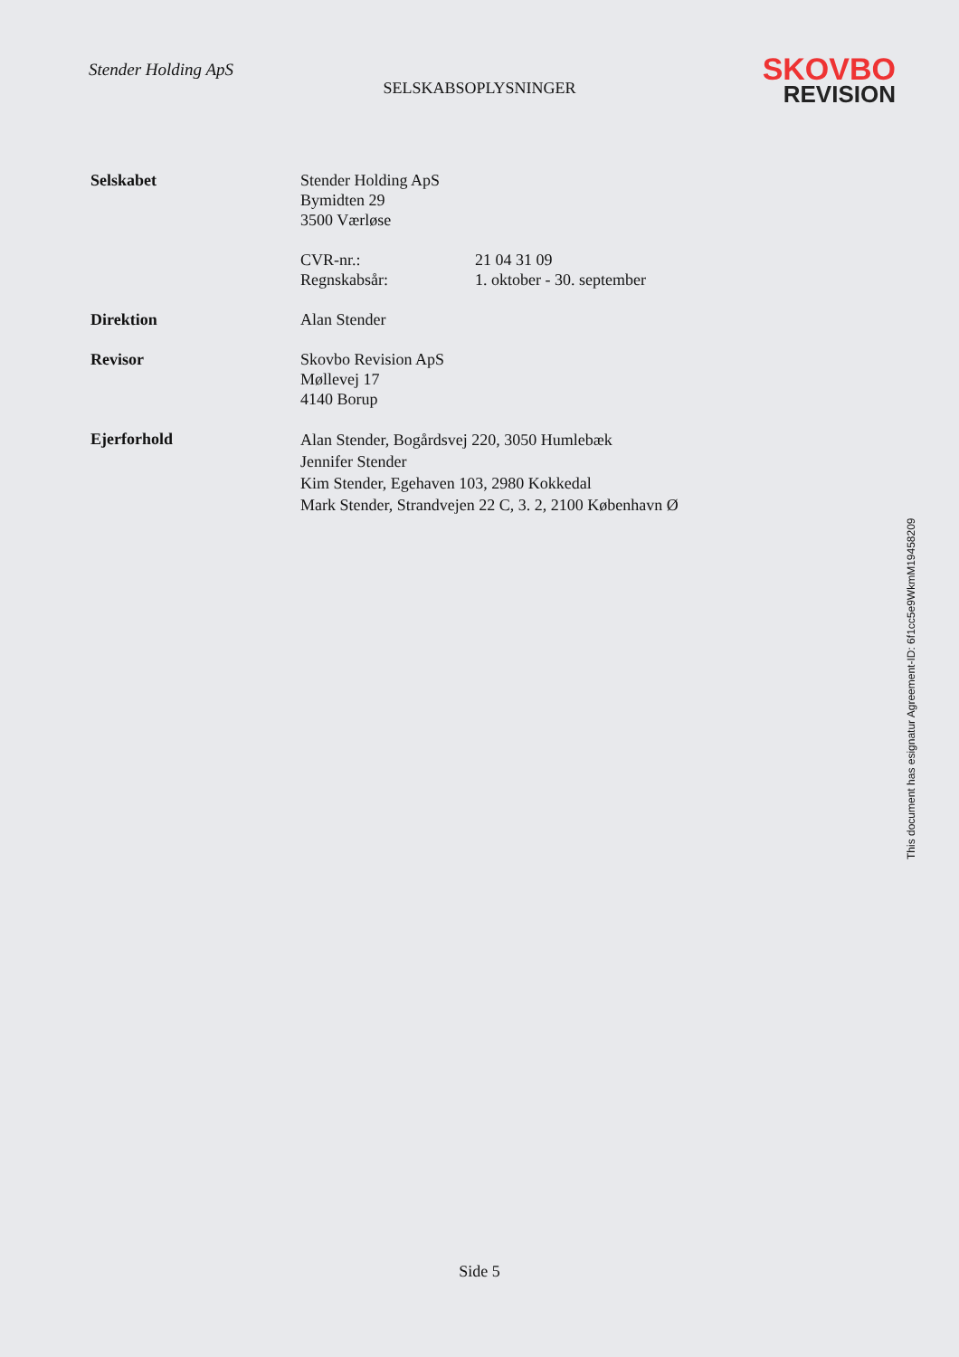Stender Holding ApS
SKOVBO
REVISION
SELSKABSOPLYSNINGER
Selskabet Stender Holding ApS
Bymidten 29
3500 Værløse
CVR-nr.: 21 04 31 09
Regnskabsår: 1. oktober - 30. september
Direktion Alan Stender
Revisor Skovbo Revision ApS
Møllevej 17
4140 Borup
Ejerforhold
Alan Stender, Bogårdsvej 220, 3050 Humlebæk
Jennifer Stender
Kim Stender, Egehaven 103, 2980 Kokkedal
Mark Stender, Strandvejen 22 C, 3. 2, 2100 København Ø
This document has esignatur Agreement-ID: 6f1cc5e9WkmM19458209
Side 5